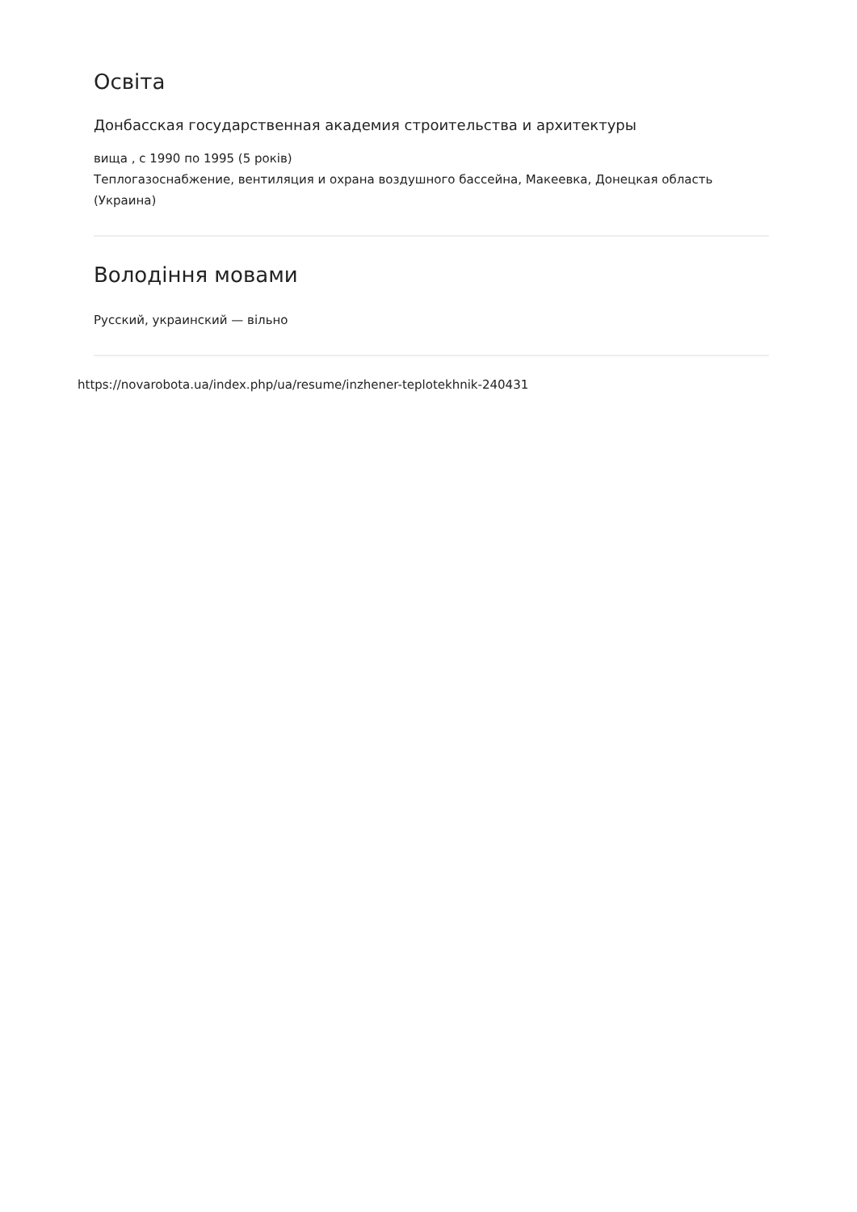Освіта
Донбасская государственная академия строительства и архитектуры
вища , с 1990 по 1995 (5 років)
Теплогазоснабжение, вентиляция и охрана воздушного бассейна, Макеевка, Донецкая область (Украина)
Володіння мовами
Русский, украинский — вільно
https://novarobota.ua/index.php/ua/resume/inzhener-teplotekhnik-240431